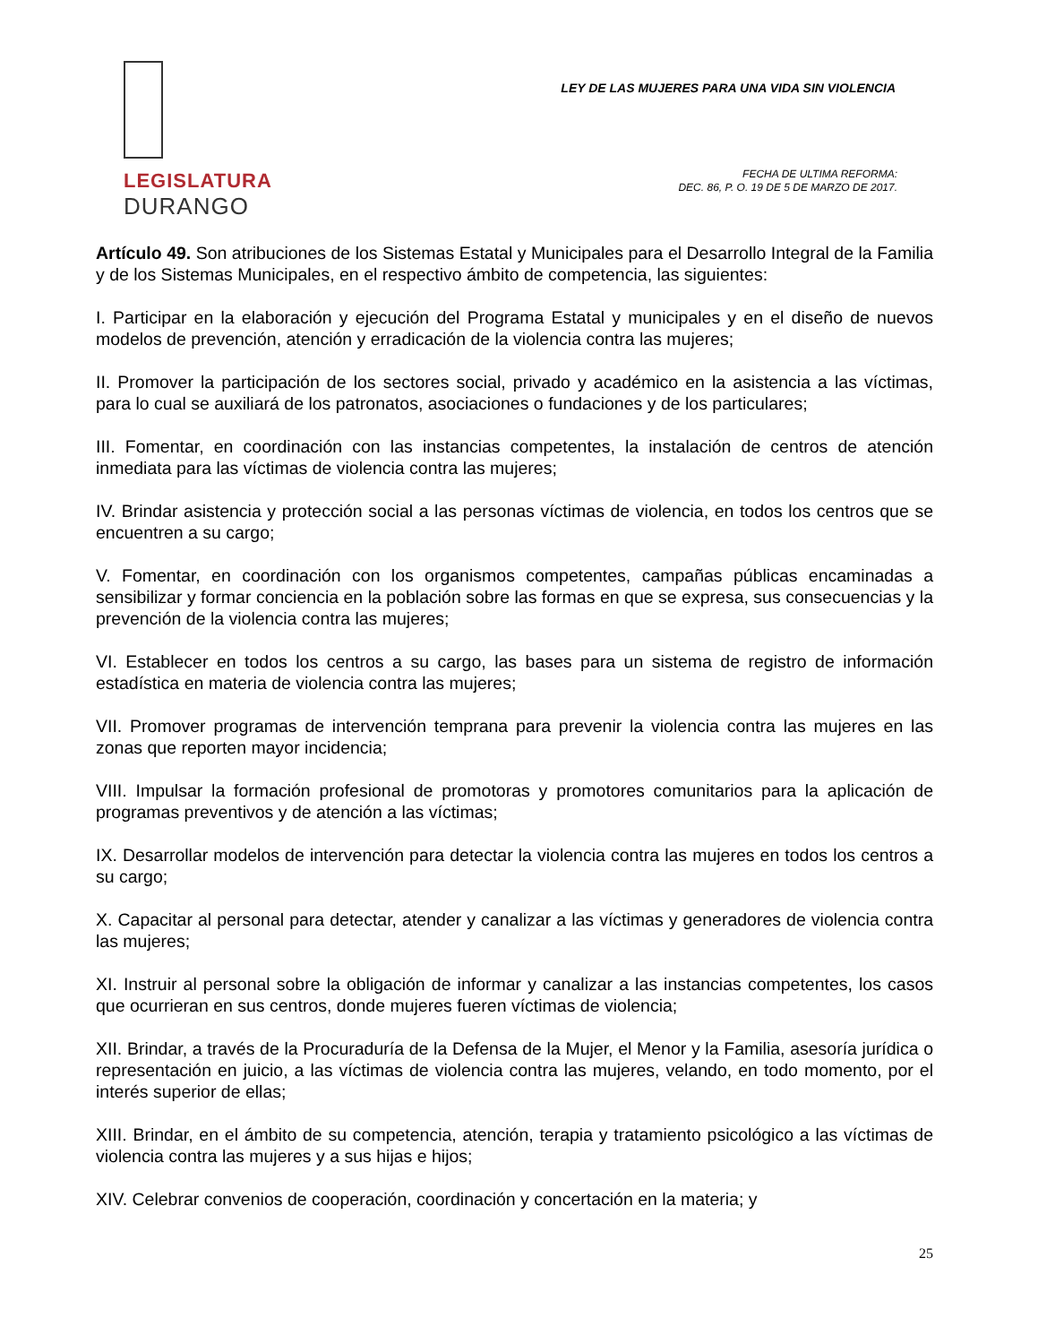LEGISLATURA
DURANGO
LEY DE LAS MUJERES PARA UNA VIDA SIN VIOLENCIA
FECHA DE ULTIMA REFORMA:
DEC. 86, P. O. 19 DE 5 DE MARZO DE 2017.
Artículo 49. Son atribuciones de los Sistemas Estatal y Municipales para el Desarrollo Integral de la Familia y de los Sistemas Municipales, en el respectivo ámbito de competencia, las siguientes:
I. Participar en la elaboración y ejecución del Programa Estatal y municipales y en el diseño de nuevos modelos de prevención, atención y erradicación de la violencia contra las mujeres;
II. Promover la participación de los sectores social, privado y académico en la asistencia a las víctimas, para lo cual se auxiliará de los patronatos, asociaciones o fundaciones y de los particulares;
III. Fomentar, en coordinación con las instancias competentes, la instalación de centros de atención inmediata para las víctimas de violencia contra las mujeres;
IV. Brindar asistencia y protección social a las personas víctimas de violencia, en todos los centros que se encuentren a su cargo;
V. Fomentar, en coordinación con los organismos competentes, campañas públicas encaminadas a sensibilizar y formar conciencia en la población sobre las formas en que se expresa, sus consecuencias y la prevención de la violencia contra las mujeres;
VI. Establecer en todos los centros a su cargo, las bases para un sistema de registro de información estadística en materia de violencia contra las mujeres;
VII. Promover programas de intervención temprana para prevenir la violencia contra las mujeres en las zonas que reporten mayor incidencia;
VIII. Impulsar la formación profesional de promotoras y promotores comunitarios para la aplicación de programas preventivos y de atención a las víctimas;
IX. Desarrollar modelos de intervención para detectar la violencia contra las mujeres en todos los centros a su cargo;
X. Capacitar al personal para detectar, atender y canalizar a las víctimas y generadores de violencia contra las mujeres;
XI. Instruir al personal sobre la obligación de informar y canalizar a las instancias competentes, los casos que ocurrieran en sus centros, donde mujeres fueren víctimas de violencia;
XII. Brindar, a través de la Procuraduría de la Defensa de la Mujer, el Menor y la Familia, asesoría jurídica o representación en juicio, a las víctimas de violencia contra las mujeres, velando, en todo momento, por el interés superior de ellas;
XIII. Brindar, en el ámbito de su competencia, atención, terapia y tratamiento psicológico a las víctimas de violencia contra las mujeres y a sus hijas e hijos;
XIV. Celebrar convenios de cooperación, coordinación y concertación en la materia; y
25